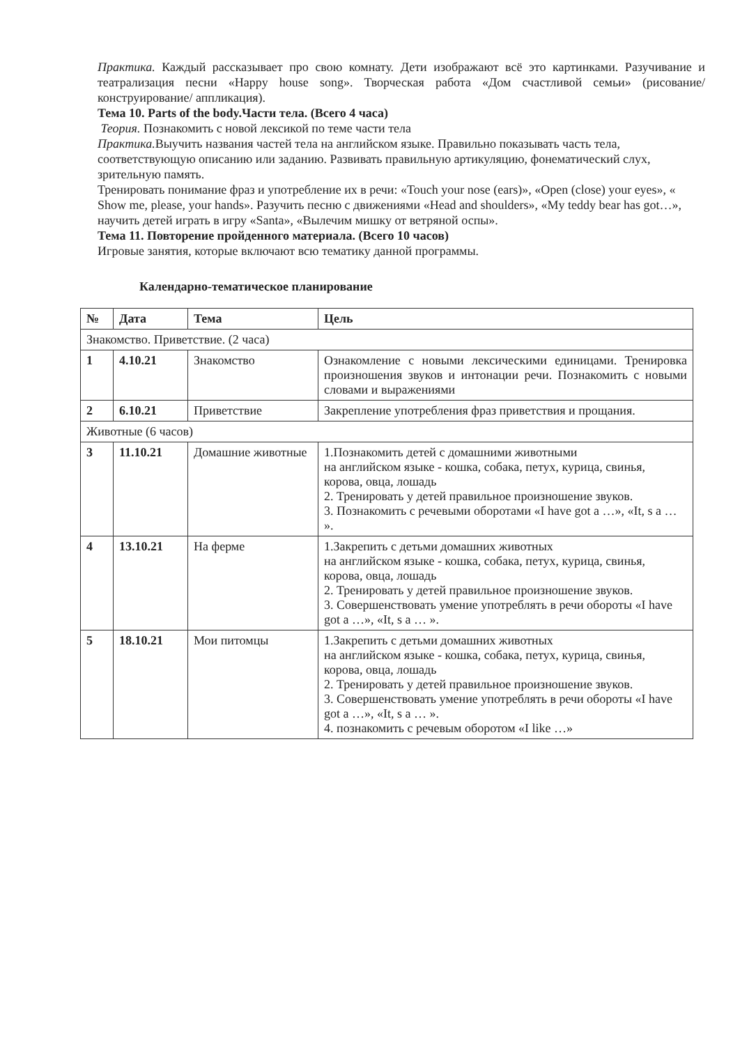Практика. Каждый рассказывает про свою комнату. Дети изображают всё это картинками. Разучивание и театрализация песни «Happy house song». Творческая работа «Дом счастливой семьи» (рисование/ конструирование/ аппликация).
Тема 10. Parts of the body.Части тела. (Всего 4 часа)
Теория. Познакомить с новой лексикой по теме части тела
Практика. Выучить названия частей тела на английском языке. Правильно показывать часть тела, соответствующую описанию или заданию. Развивать правильную артикуляцию, фонематический слух, зрительную память.
Тренировать понимание фраз и употребление их в речи: «Touch your nose (ears)», «Open (close) your eyes», « Show me, please, your hands». Разучить песню с движениями «Head and shoulders», «My teddy bear has got…», научить детей играть в игру «Santa», «Вылечим мишку от ветряной оспы».
Тема 11. Повторение пройденного материала. (Всего 10 часов)
Игровые занятия, которые включают всю тематику данной программы.
Календарно-тематическое планирование
| № | Дата | Тема | Цель |
| --- | --- | --- | --- |
| Знакомство. Приветствие. (2 часа) | | | |
| 1 | 4.10.21 | Знакомство | Ознакомление с новыми лексическими единицами. Тренировка произношения звуков и интонации речи. Познакомить с новыми словами и выражениями |
| 2 | 6.10.21 | Приветствие | Закрепление употребления фраз приветствия и прощания. |
| Животные (6 часов) | | | |
| 3 | 11.10.21 | Домашние животные | 1.Познакомить детей с домашними животными на английском языке - кошка, собака, петух, курица, свинья, корова, овца, лошадь 2. Тренировать у детей правильное произношение звуков. 3. Познакомить с речевыми оборотами «I have got a …», «It, s a … ». |
| 4 | 13.10.21 | На ферме | 1.Закрепить с детьми домашних животных на английском языке - кошка, собака, петух, курица, свинья, корова, овца, лошадь 2. Тренировать у детей правильное произношение звуков. 3. Совершенствовать умение употреблять в речи обороты «I have got a …», «It, s a … ». |
| 5 | 18.10.21 | Мои питомцы | 1.Закрепить с детьми домашних животных на английском языке - кошка, собака, петух, курица, свинья, корова, овца, лошадь 2. Тренировать у детей правильное произношение звуков. 3. Совершенствовать умение употреблять в речи обороты «I have got a …», «It, s a … ». 4. познакомить с речевым оборотом «I like …» |